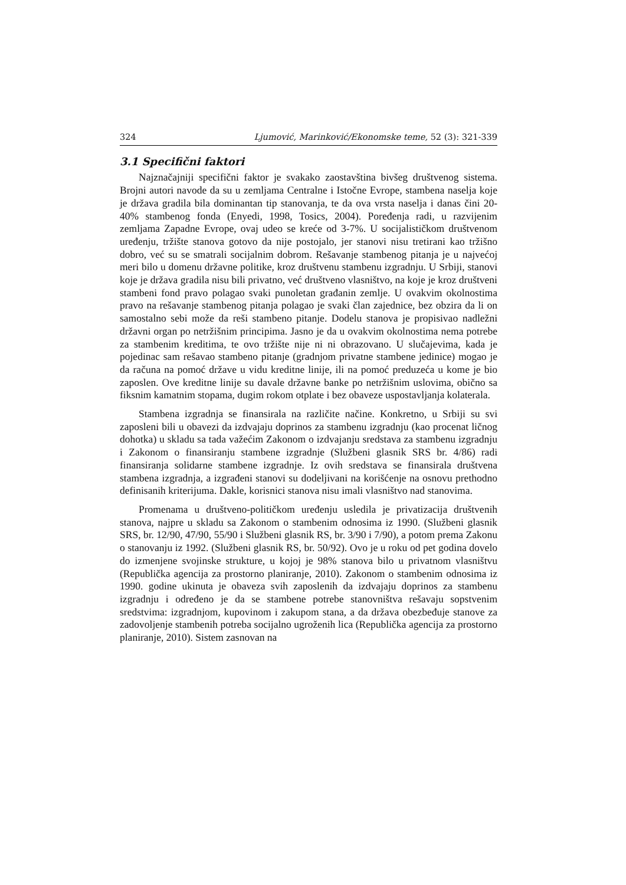324 Ljumović, Marinković/Ekonomske teme, 52 (3): 321-339
3.1 Specifični faktori
Najznačajniji specifični faktor je svakako zaostavština bivšeg društvenog sistema. Brojni autori navode da su u zemljama Centralne i Istočne Evrope, stambena naselja koje je država gradila bila dominantan tip stanovanja, te da ova vrsta naselja i danas čini 20-40% stambenog fonda (Enyedi, 1998, Tosics, 2004). Poređenja radi, u razvijenim zemljama Zapadne Evrope, ovaj udeo se kreće od 3-7%. U socijalističkom društvenom uređenju, tržište stanova gotovo da nije postojalo, jer stanovi nisu tretirani kao tržišno dobro, već su se smatrali socijalnim dobrom. Rešavanje stambenog pitanja je u najvećoj meri bilo u domenu državne politike, kroz društvenu stambenu izgradnju. U Srbiji, stanovi koje je država gradila nisu bili privatno, već društveno vlasništvo, na koje je kroz društveni stambeni fond pravo polagao svaki punoletan građanin zemlje. U ovakvim okolnostima pravo na rešavanje stambenog pitanja polagao je svaki član zajednice, bez obzira da li on samostalno sebi može da reši stambeno pitanje. Dodelu stanova je propisivao nadležni državni organ po netržišnim principima. Jasno je da u ovakvim okolnostima nema potrebe za stambenim kreditima, te ovo tržište nije ni ni obrazovano. U slučajevima, kada je pojedinac sam rešavao stambeno pitanje (gradnjom privatne stambene jedinice) mogao je da računa na pomoć države u vidu kreditne linije, ili na pomoć preduzeća u kome je bio zaposlen. Ove kreditne linije su davale državne banke po netržišnim uslovima, obično sa fiksnim kamatnim stopama, dugim rokom otplate i bez obaveze uspostavljanja kolaterala.
Stambena izgradnja se finansirala na različite načine. Konkretno, u Srbiji su svi zaposleni bili u obavezi da izdvajaju doprinos za stambenu izgradnju (kao procenat ličnog dohotka) u skladu sa tada važećim Zakonom o izdvajanju sredstava za stambenu izgradnju i Zakonom o finansiranju stambene izgradnje (Službeni glasnik SRS br. 4/86) radi finansiranja solidarne stambene izgradnje. Iz ovih sredstava se finansirala društvena stambena izgradnja, a izgrađeni stanovi su dodeljivani na korišćenje na osnovu prethodno definisanih kriterijuma. Dakle, korisnici stanova nisu imali vlasništvo nad stanovima.
Promenama u društveno-političkom uređenju usledila je privatizacija društvenih stanova, najpre u skladu sa Zakonom o stambenim odnosima iz 1990. (Službeni glasnik SRS, br. 12/90, 47/90, 55/90 i Službeni glasnik RS, br. 3/90 i 7/90), a potom prema Zakonu o stanovanju iz 1992. (Službeni glasnik RS, br. 50/92). Ovo je u roku od pet godina dovelo do izmenjene svojinske strukture, u kojoj je 98% stanova bilo u privatnom vlasništvu (Republička agencija za prostorno planiranje, 2010). Zakonom o stambenim odnosima iz 1990. godine ukinuta je obaveza svih zaposlenih da izdvajaju doprinos za stambenu izgradnju i određeno je da se stambene potrebe stanovništva rešavaju sopstvenim sredstvima: izgradnjom, kupovinom i zakupom stana, a da država obezbeđuje stanove za zadovoljenje stambenih potreba socijalno ugroženih lica (Republička agencija za prostorno planiranje, 2010). Sistem zasnovan na